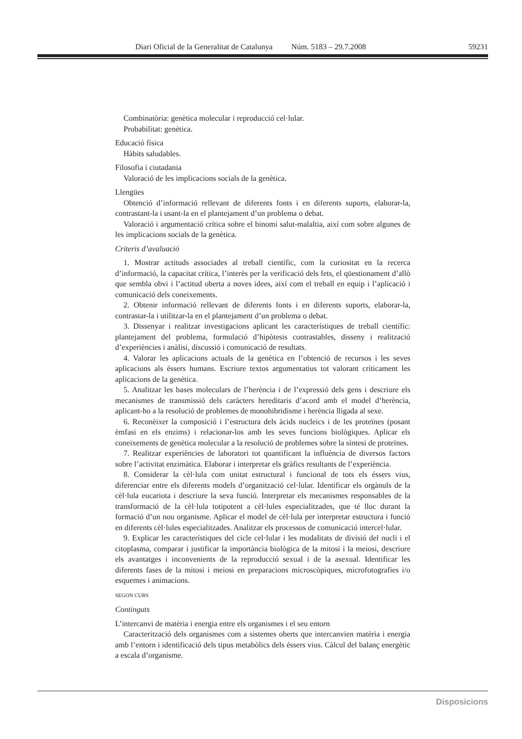Diari Oficial de la Generalitat de Catalunya Núm. 5183 – 29.7.2008 59231
Combinatòria: genètica molecular i reproducció cel·lular.
Probabilitat: genètica.
Educació física
Hàbits saludables.
Filosofia i ciutadania
Valoració de les implicacions socials de la genètica.
Llengües
Obtenció d’informació rellevant de diferents fonts i en diferents suports, elaborar-la, contrastant-la i usant-la en el plantejament d’un problema o debat.
Valoració i argumentació crítica sobre el binomi salut-malaltia, així com sobre algunes de les implicacions socials de la genètica.
Criteris d’avaluació
1. Mostrar actituds associades al treball científic, com la curiositat en la recerca d’informació, la capacitat crítica, l’interès per la verificació dels fets, el qüestionament d’allò que sembla obvi i l’actitud oberta a noves idees, així com el treball en equip i l’aplicació i comunicació dels coneixements.
2. Obtenir informació rellevant de diferents fonts i en diferents suports, elaborar-la, contrastar-la i utilitzar-la en el plantejament d’un problema o debat.
3. Dissenyar i realitzar investigacions aplicant les característiques de treball científic: plantejament del problema, formulació d’hipòtesis contrastables, disseny i realització d’experiències i anàlisi, discussió i comunicació de resultats.
4. Valorar les aplicacions actuals de la genètica en l’obtenció de recursos i les seves aplicacions als éssers humans. Escriure textos argumentatius tot valorant críticament les aplicacions de la genètica.
5. Analitzar les bases moleculars de l’herència i de l’expressió dels gens i descriure els mecanismes de transmissió dels caràcters hereditaris d’acord amb el model d’herència, aplicant-ho a la resolució de problemes de monohibridisme i herència lligada al sexe.
6. Reconèixer la composició i l’estructura dels àcids nucleics i de les proteïnes (posant èmfasi en els enzims) i relacionar-los amb les seves funcions biològiques. Aplicar els coneixements de genètica molecular a la resolució de problemes sobre la síntesi de proteïnes.
7. Realitzar experiències de laboratori tot quantificant la influència de diversos factors sobre l’activitat enzimàtica. Elaborar i interpretar els gràfics resultants de l’experiència.
8. Considerar la cèl·lula com unitat estructural i funcional de tots els éssers vius, diferenciar entre els diferents models d’organització cel·lular. Identificar els orgànuls de la cèl·lula eucariota i descriure la seva funció. Interpretar els mecanismes responsables de la transformació de la cèl·lula totipotent a cèl·lules especialitzades, que té lloc durant la formació d’un nou organisme. Aplicar el model de cèl·lula per interpretar estructura i funció en diferents cèl·lules especialitzades. Analitzar els processos de comunicació intercel·lular.
9. Explicar les característiques del cicle cel·lular i les modalitats de divisió del nucli i el citoplasma, comparar i justificar la importància biològica de la mitosi i la meiosi, descriure els avantatges i inconvenients de la reproducció sexual i de la asexual. Identificar les diferents fases de la mitosi i meiosi en preparacions microscòpiques, microfotografies i/o esquemes i animacions.
SEGON CURS
Continguts
L’intercanvi de matèria i energia entre els organismes i el seu entorn
Caracterització dels organismes com a sistemes oberts que intercanvien matèria i energia amb l’entorn i identificació dels tipus metabòlics dels éssers vius. Càlcul del balanç energètic a escala d’organisme.
Disposicions